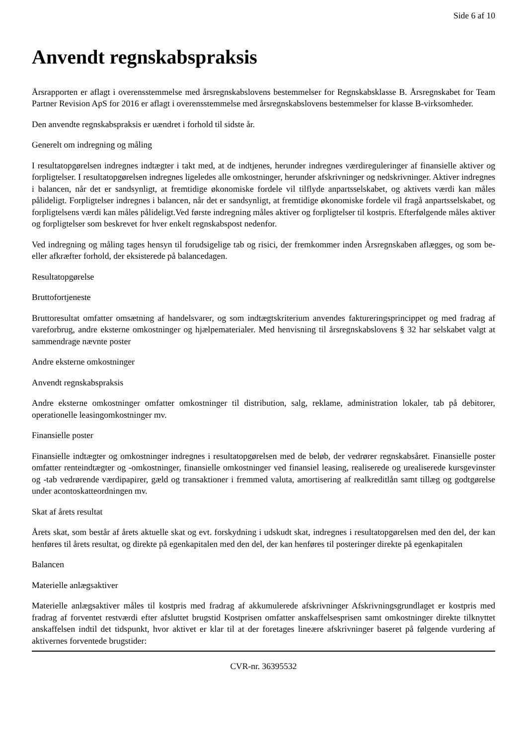Side 6 af 10
Anvendt regnskabspraksis
Årsrapporten er aflagt i overensstemmelse med årsregnskabslovens bestemmelser for Regnskabsklasse B. Årsregnskabet for Team Partner Revision ApS for 2016 er aflagt i overensstemmelse med årsregnskabslovens bestemmelser for klasse B-virksomheder.
Den anvendte regnskabspraksis er uændret i forhold til sidste år.
Generelt om indregning og måling
I resultatopgørelsen indregnes indtægter i takt med, at de indtjenes, herunder indregnes værdireguleringer af finansielle aktiver og forpligtelser. I resultatopgørelsen indregnes ligeledes alle omkostninger, herunder afskrivninger og nedskrivninger. Aktiver indregnes i balancen, når det er sandsynligt, at fremtidige økonomiske fordele vil tilflyde anpartsselskabet, og aktivets værdi kan måles pålideligt. Forpligtelser indregnes i balancen, når det er sandsynligt, at fremtidige økonomiske fordele vil fragå anpartsselskabet, og forpligtelsens værdi kan måles pålideligt.Ved første indregning måles aktiver og forpligtelser til kostpris. Efterfølgende måles aktiver og forpligtelser som beskrevet for hver enkelt regnskabspost nedenfor.
Ved indregning og måling tages hensyn til forudsigelige tab og risici, der fremkommer inden Årsregnskaben aflægges, og som be- eller afkræfter forhold, der eksisterede på balancedagen.
Resultatopgørelse
Bruttofortjeneste
Bruttoresultat omfatter omsætning af handelsvarer, og som indtægtskriterium anvendes faktureringsprincippet og med fradrag af vareforbrug, andre eksterne omkostninger og hjælpematerialer. Med henvisning til årsregnskabslovens § 32 har selskabet valgt at sammendrage nævnte poster
Andre eksterne omkostninger
Anvendt regnskabspraksis
Andre eksterne omkostninger omfatter omkostninger til distribution, salg, reklame, administration lokaler, tab på debitorer, operationelle leasingomkostninger mv.
Finansielle poster
Finansielle indtægter og omkostninger indregnes i resultatopgørelsen med de beløb, der vedrører regnskabsåret. Finansielle poster omfatter renteindtægter og -omkostninger, finansielle omkostninger ved finansiel leasing, realiserede og urealiserede kursgevinster og -tab vedrørende værdipapirer, gæld og transaktioner i fremmed valuta, amortisering af realkreditlån samt tillæg og godtgørelse under acontoskatteordningen mv.
Skat af årets resultat
Årets skat, som består af årets aktuelle skat og evt. forskydning i udskudt skat, indregnes i resultatopgørelsen med den del, der kan henføres til årets resultat, og direkte på egenkapitalen med den del, der kan henføres til posteringer direkte på egenkapitalen
Balancen
Materielle anlægsaktiver
Materielle anlægsaktiver måles til kostpris med fradrag af akkumulerede afskrivninger Afskrivningsgrundlaget er kostpris med fradrag af forventet restværdi efter afsluttet brugstid Kostprisen omfatter anskaffelsesprisen samt omkostninger direkte tilknyttet anskaffelsen indtil det tidspunkt, hvor aktivet er klar til at der foretages lineære afskrivninger baseret på følgende vurdering af aktivernes forventede brugstider:
CVR-nr. 36395532